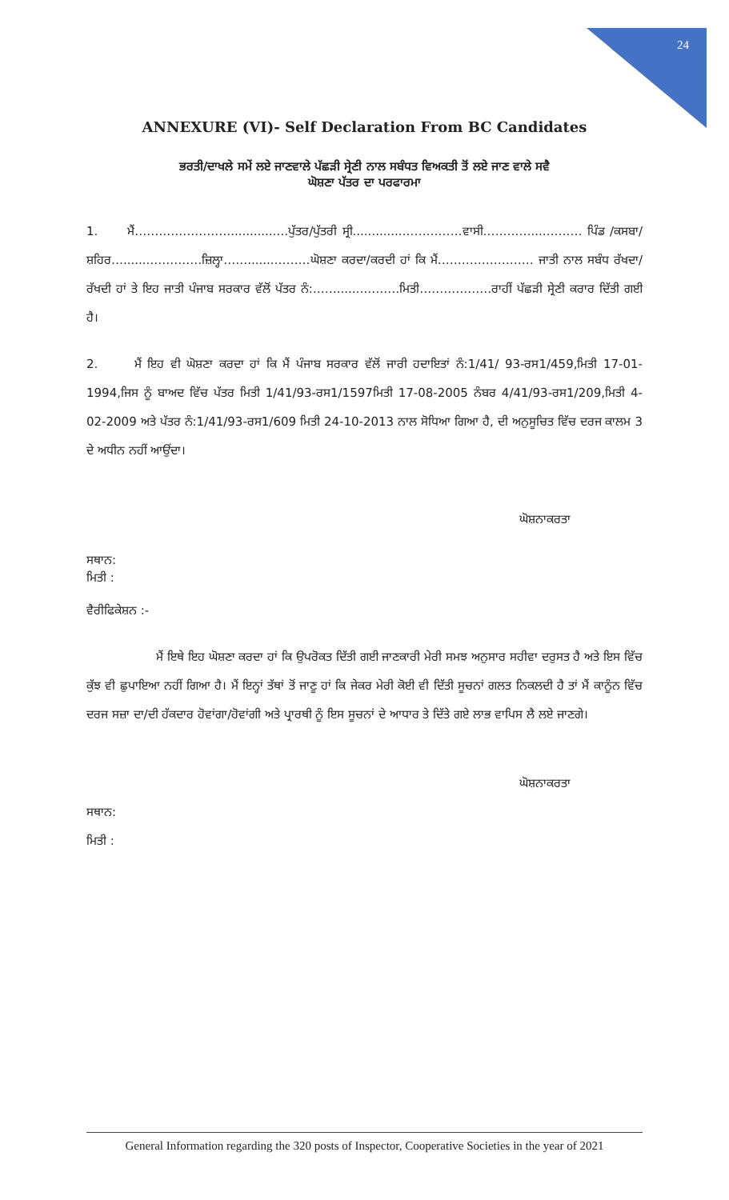24
ANNEXURE (VI)- Self Declaration From BC Candidates
ਭਰਤੀ/ਦਾਖਲੇ ਸਮੇਂ ਲਏ ਜਾਣਵਾਲੇ ਪੱਛੜੀ ਸ੍ਰੇਣੀ ਨਾਲ ਸਬੰਧਤ ਵਿਅਕਤੀ ਤੋਂ ਲਏ ਜਾਣ ਵਾਲੇ ਸਵੈ
ਘੋਸ਼ਣਾ ਪੱਤਰ ਦਾ ਪਰਫਾਰਮਾ
1. ਮੈਂ……………………............…ਪੁੱਤਰ/ਪੁੱਤਰੀ ਸ੍ਰੀ.............……………ਵਾਸੀ…………....……… ਪਿੰਡ /ਕਸਬਾ/ਸ਼ਹਿਰ…........…………ਜ਼ਿਲ੍ਹਾ…….......………ਘੋਸ਼ਣਾ ਕਰਦਾ/ਕਰਦੀ ਹਾਂ ਕਿ ਮੈਂ…………………… ਜਾਤੀ ਨਾਲ ਸਬੰਧ ਰੱਖਦਾ/ਰੱਖਦੀ ਹਾਂ ਤੇ ਇਹ ਜਾਤੀ ਪੰਜਾਬ ਸਰਕਾਰ ਵੱਲੋਂ ਪੱਤਰ ਨੰ:…….......………ਮਿਤੀ………………ਰਾਹੀਂ ਪੱਛੜੀ ਸ੍ਰੇਣੀ ਕਰਾਰ ਦਿੱਤੀ ਗਈ ਹੈ।
2. ਮੈਂ ਇਹ ਵੀ ਘੋਸ਼ਣਾ ਕਰਦਾ ਹਾਂ ਕਿ ਮੈਂ ਪੰਜਾਬ ਸਰਕਾਰ ਵੱਲੋਂ ਜਾਰੀ ਹਦਾਇਤਾਂ ਨੰ:1/41/ 93-ਰਸ1/459,ਮਿਤੀ 17-01-1994,ਜਿਸ ਨੂੰ ਬਾਅਦ ਵਿੱਚ ਪੱਤਰ ਮਿਤੀ 1/41/93-ਰਸ1/1597ਮਿਤੀ 17-08-2005 ਨੰਬਰ 4/41/93-ਰਸ1/209,ਮਿਤੀ 4-02-2009 ਅਤੇ ਪੱਤਰ ਨੰ:1/41/93-ਰਸ1/609 ਮਿਤੀ 24-10-2013 ਨਾਲ ਸੋਧਿਆ ਗਿਆ ਹੈ, ਦੀ ਅਨੁਸੂਚਿਤ ਵਿੱਚ ਦਰਜ ਕਾਲਮ 3 ਦੇ ਅਧੀਨ ਨਹੀਂ ਆਉਂਦਾ।
ਘੋਸ਼ਨਾਕਰਤਾ
ਸਥਾਨ:
ਮਿਤੀ :
ਵੈਰੀਫਿਕੇਸ਼ਨ :-
ਮੈਂ ਇਥੇ ਇਹ ਘੋਸ਼ਣਾ ਕਰਦਾ ਹਾਂ ਕਿ ਉਪਰੋਕਤ ਦਿੱਤੀ ਗਈ ਜਾਣਕਾਰੀ ਮੇਰੀ ਸਮਝ ਅਨੁਸਾਰ ਸਹੀਵਾ ਦਰੁਸਤ ਹੈ ਅਤੇ ਇਸ ਵਿੱਚ ਕੁੱਝ ਵੀ ਛੁਪਾਇਆ ਨਹੀਂ ਗਿਆ ਹੈ। ਮੈਂ ਇਨ੍ਹਾਂ ਤੱਥਾਂ ਤੋਂ ਜਾਣੂ ਹਾਂ ਕਿ ਜੇਕਰ ਮੇਰੀ ਕੋਈ ਵੀ ਦਿੱਤੀ ਸੂਚਨਾਂ ਗਲਤ ਨਿਕਲਦੀ ਹੈ ਤਾਂ ਮੈਂ ਕਾਨੂੰਨ ਵਿੱਚ ਦਰਜ ਸਜ਼ਾ ਦਾ/ਦੀ ਹੱਕਦਾਰ ਹੋਵਾਂਗਾ/ਹੋਵਾਂਗੀ ਅਤੇ ਪ੍ਰਾਰਥੀ ਨੂੰ ਇਸ ਸੂਚਨਾਂ ਦੇ ਆਧਾਰ ਤੇ ਦਿੱਤੇ ਗਏ ਲਾਭ ਵਾਪਿਸ ਲੈ ਲਏ ਜਾਣਗੇ।
ਘੋਸ਼ਨਾਕਰਤਾ
ਸਥਾਨ:
ਮਿਤੀ :
General Information regarding the 320 posts of Inspector, Cooperative Societies in the year of 2021